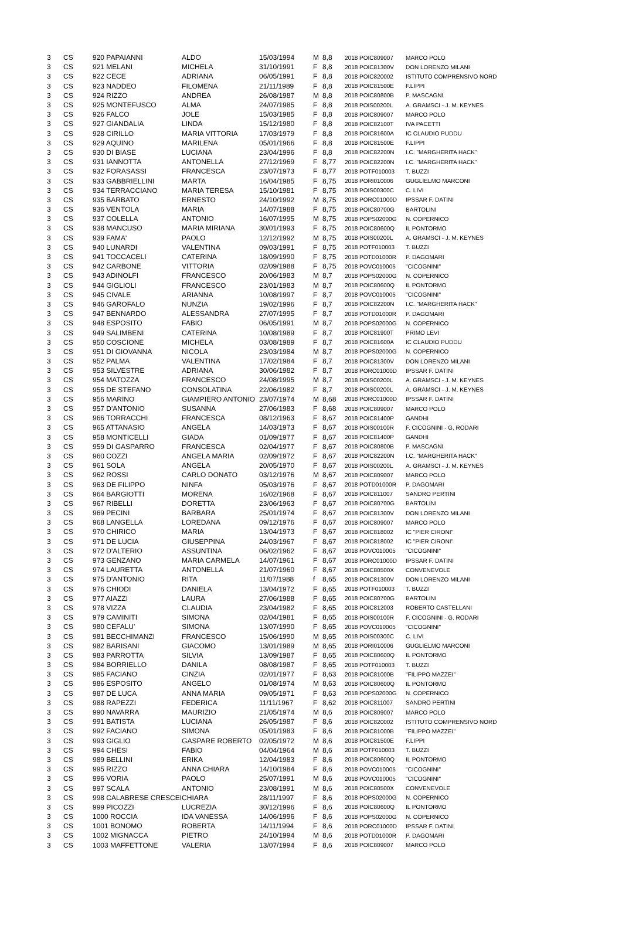| 3 | CS | 920 PAPAIANNI | ALDO | 15/03/1994 | M | 8,8 | 2018 POIC809007 | MARCO POLO |
| 3 | CS | 921 MELANI | MICHELA | 31/10/1991 | F | 8,8 | 2018 POIC81300V | DON LORENZO MILANI |
| 3 | CS | 922 CECE | ADRIANA | 06/05/1991 | F | 8,8 | 2018 POIC820002 | ISTITUTO COMPRENSIVO NORD |
| 3 | CS | 923 NADDEO | FILOMENA | 21/11/1989 | F | 8,8 | 2018 POIC81500E | F.LIPPI |
| 3 | CS | 924 RIZZO | ANDREA | 26/08/1987 | M | 8,8 | 2018 POIC80800B | P. MASCAGNI |
| 3 | CS | 925 MONTEFUSCO | ALMA | 24/07/1985 | F | 8,8 | 2018 POIS00200L | A. GRAMSCI - J. M. KEYNES |
| 3 | CS | 926 FALCO | JOLE | 15/03/1985 | F | 8,8 | 2018 POIC809007 | MARCO POLO |
| 3 | CS | 927 GIANDALIA | LINDA | 15/12/1980 | F | 8,8 | 2018 POIC82100T | IVA PACETTI |
| 3 | CS | 928 CIRILLO | MARIA VITTORIA | 17/03/1979 | F | 8,8 | 2018 POIC81600A | IC CLAUDIO PUDDU |
| 3 | CS | 929 AQUINO | MARILENA | 05/01/1966 | F | 8,8 | 2018 POIC81500E | F.LIPPI |
| 3 | CS | 930 DI BIASE | LUCIANA | 23/04/1996 | F | 8,8 | 2018 POIC82200N | I.C. "MARGHERITA HACK" |
| 3 | CS | 931 IANNOTTA | ANTONELLA | 27/12/1969 | F | 8,77 | 2018 POIC82200N | I.C. "MARGHERITA HACK" |
| 3 | CS | 932 FORASASSI | FRANCESCA | 23/07/1973 | F | 8,77 | 2018 POTF010003 | T. BUZZI |
| 3 | CS | 933 GABBRIELLINI | MARTA | 16/04/1985 | F | 8,75 | 2018 PORI010006 | GUGLIELMO MARCONI |
| 3 | CS | 934 TERRACCIANO | MARIA TERESA | 15/10/1981 | F | 8,75 | 2018 POIS00300C | C. LIVI |
| 3 | CS | 935 BARBATO | ERNESTO | 24/10/1992 | M | 8,75 | 2018 PORC01000D | IPSSAR F. DATINI |
| 3 | CS | 936 VENTOLA | MARIA | 14/07/1988 | F | 8,75 | 2018 POIC80700G | BARTOLINI |
| 3 | CS | 937 COLELLA | ANTONIO | 16/07/1995 | M | 8,75 | 2018 POPS02000G | N. COPERNICO |
| 3 | CS | 938 MANCUSO | MARIA MIRIANA | 30/01/1993 | F | 8,75 | 2018 POIC80600Q | IL PONTORMO |
| 3 | CS | 939 FAMA' | PAOLO | 12/12/1992 | M | 8,75 | 2018 POIS00200L | A. GRAMSCI - J. M. KEYNES |
| 3 | CS | 940 LUNARDI | VALENTINA | 09/03/1991 | F | 8,75 | 2018 POTF010003 | T. BUZZI |
| 3 | CS | 941 TOCCACELI | CATERINA | 18/09/1990 | F | 8,75 | 2018 POTD01000R | P. DAGOMARI |
| 3 | CS | 942 CARBONE | VITTORIA | 02/09/1988 | F | 8,75 | 2018 POVC010005 | "CICOGNINI" |
| 3 | CS | 943 ADINOLFI | FRANCESCO | 20/06/1983 | M | 8,7 | 2018 POPS02000G | N. COPERNICO |
| 3 | CS | 944 GIGLIOLI | FRANCESCO | 23/01/1983 | M | 8,7 | 2018 POIC80600Q | IL PONTORMO |
| 3 | CS | 945 CIVALE | ARIANNA | 10/08/1997 | F | 8,7 | 2018 POVC010005 | "CICOGNINI" |
| 3 | CS | 946 GAROFALO | NUNZIA | 19/02/1996 | F | 8,7 | 2018 POIC82200N | I.C. "MARGHERITA HACK" |
| 3 | CS | 947 BENNARDO | ALESSANDRA | 27/07/1995 | F | 8,7 | 2018 POTD01000R | P. DAGOMARI |
| 3 | CS | 948 ESPOSITO | FABIO | 06/05/1991 | M | 8,7 | 2018 POPS02000G | N. COPERNICO |
| 3 | CS | 949 SALIMBENI | CATERINA | 10/08/1989 | F | 8,7 | 2018 POIC81900T | PRIMO LEVI |
| 3 | CS | 950 COSCIONE | MICHELA | 03/08/1989 | F | 8,7 | 2018 POIC81600A | IC CLAUDIO PUDDU |
| 3 | CS | 951 DI GIOVANNA | NICOLA | 23/03/1984 | M | 8,7 | 2018 POPS02000G | N. COPERNICO |
| 3 | CS | 952 PALMA | VALENTINA | 17/02/1984 | F | 8,7 | 2018 POIC81300V | DON LORENZO MILANI |
| 3 | CS | 953 SILVESTRE | ADRIANA | 30/06/1982 | F | 8,7 | 2018 PORC01000D | IPSSAR F. DATINI |
| 3 | CS | 954 MATOZZA | FRANCESCO | 24/08/1995 | M | 8,7 | 2018 POIS00200L | A. GRAMSCI - J. M. KEYNES |
| 3 | CS | 955 DE STEFANO | CONSOLATINA | 22/06/1982 | F | 8,7 | 2018 POIS00200L | A. GRAMSCI - J. M. KEYNES |
| 3 | CS | 956 MARINO | GIAMPIERO ANTONIO | 23/07/1974 | M | 8,68 | 2018 PORC01000D | IPSSAR F. DATINI |
| 3 | CS | 957 D'ANTONIO | SUSANNA | 27/06/1983 | F | 8,68 | 2018 POIC809007 | MARCO POLO |
| 3 | CS | 966 TORRACCHI | FRANCESCA | 08/12/1963 | F | 8,67 | 2018 POIC81400P | GANDHI |
| 3 | CS | 965 ATTANASIO | ANGELA | 14/03/1973 | F | 8,67 | 2018 POIS00100R | F. CICOGNINI - G. RODARI |
| 3 | CS | 958 MONTICELLI | GIADA | 01/09/1977 | F | 8,67 | 2018 POIC81400P | GANDHI |
| 3 | CS | 959 DI GASPARRO | FRANCESCA | 02/04/1977 | F | 8,67 | 2018 POIC80800B | P. MASCAGNI |
| 3 | CS | 960 COZZI | ANGELA MARIA | 02/09/1972 | F | 8,67 | 2018 POIC82200N | I.C. "MARGHERITA HACK" |
| 3 | CS | 961 SOLA | ANGELA | 20/05/1970 | F | 8,67 | 2018 POIS00200L | A. GRAMSCI - J. M. KEYNES |
| 3 | CS | 962 ROSSI | CARLO DONATO | 03/12/1976 | M | 8,67 | 2018 POIC809007 | MARCO POLO |
| 3 | CS | 963 DE FILIPPO | NINFA | 05/03/1976 | F | 8,67 | 2018 POTD01000R | P. DAGOMARI |
| 3 | CS | 964 BARGIOTTI | MORENA | 16/02/1968 | F | 8,67 | 2018 POIC811007 | SANDRO PERTINI |
| 3 | CS | 967 RIBELLI | DORETTA | 23/06/1963 | F | 8,67 | 2018 POIC80700G | BARTOLINI |
| 3 | CS | 969 PECINI | BARBARA | 25/01/1974 | F | 8,67 | 2018 POIC81300V | DON LORENZO MILANI |
| 3 | CS | 968 LANGELLA | LOREDANA | 09/12/1976 | F | 8,67 | 2018 POIC809007 | MARCO POLO |
| 3 | CS | 970 CHIRICO | MARIA | 13/04/1973 | F | 8,67 | 2018 POIC818002 | IC "PIER CIRONI" |
| 3 | CS | 971 DE LUCIA | GIUSEPPINA | 24/03/1967 | F | 8,67 | 2018 POIC818002 | IC "PIER CIRONI" |
| 3 | CS | 972 D'ALTERIO | ASSUNTINA | 06/02/1962 | F | 8,67 | 2018 POVC010005 | "CICOGNINI" |
| 3 | CS | 973 GENZANO | MARIA CARMELA | 14/07/1961 | F | 8,67 | 2018 PORC01000D | IPSSAR F. DATINI |
| 3 | CS | 974 LAURETTA | ANTONELLA | 21/07/1960 | F | 8,67 | 2018 POIC80500X | CONVENEVOLE |
| 3 | CS | 975 D'ANTONIO | RITA | 11/07/1988 | f | 8,65 | 2018 POIC81300V | DON LORENZO MILANI |
| 3 | CS | 976 CHIODI | DANIELA | 13/04/1972 | F | 8,65 | 2018 POTF010003 | T. BUZZI |
| 3 | CS | 977 AIAZZI | LAURA | 27/06/1988 | F | 8,65 | 2018 POIC80700G | BARTOLINI |
| 3 | CS | 978 VIZZA | CLAUDIA | 23/04/1982 | F | 8,65 | 2018 POIC812003 | ROBERTO CASTELLANI |
| 3 | CS | 979 CAMINITI | SIMONA | 02/04/1981 | F | 8,65 | 2018 POIS00100R | F. CICOGNINI - G. RODARI |
| 3 | CS | 980 CEFALU' | SIMONA | 13/07/1990 | F | 8,65 | 2018 POVC010005 | "CICOGNINI" |
| 3 | CS | 981 BECCHIMANZI | FRANCESCO | 15/06/1990 | M | 8,65 | 2018 POIS00300C | C. LIVI |
| 3 | CS | 982 BARISANI | GIACOMO | 13/01/1989 | M | 8,65 | 2018 PORI010006 | GUGLIELMO MARCONI |
| 3 | CS | 983 PARROTTA | SILVIA | 13/09/1987 | F | 8,65 | 2018 POIC80600Q | IL PONTORMO |
| 3 | CS | 984 BORRIELLO | DANILA | 08/08/1987 | F | 8,65 | 2018 POTF010003 | T. BUZZI |
| 3 | CS | 985 FACIANO | CINZIA | 02/01/1977 | F | 8,63 | 2018 POIC81000B | "FILIPPO MAZZEI" |
| 3 | CS | 986 ESPOSITO | ANGELO | 01/08/1974 | M | 8,63 | 2018 POIC80600Q | IL PONTORMO |
| 3 | CS | 987 DE LUCA | ANNA MARIA | 09/05/1971 | F | 8,63 | 2018 POPS02000G | N. COPERNICO |
| 3 | CS | 988 RAPEZZI | FEDERICA | 11/11/1967 | F | 8,62 | 2018 POIC811007 | SANDRO PERTINI |
| 3 | CS | 990 NAVARRA | MAURIZIO | 21/05/1974 | M | 8,6 | 2018 POIC809007 | MARCO POLO |
| 3 | CS | 991 BATISTA | LUCIANA | 26/05/1987 | F | 8,6 | 2018 POIC820002 | ISTITUTO COMPRENSIVO NORD |
| 3 | CS | 992 FACIANO | SIMONA | 05/01/1983 | F | 8,6 | 2018 POIC81000B | "FILIPPO MAZZEI" |
| 3 | CS | 993 GIGLIO | GASPARE ROBERTO | 02/05/1972 | M | 8,6 | 2018 POIC81500E | F.LIPPI |
| 3 | CS | 994 CHESI | FABIO | 04/04/1964 | M | 8,6 | 2018 POTF010003 | T. BUZZI |
| 3 | CS | 989 BELLINI | ERIKA | 12/04/1983 | F | 8,6 | 2018 POIC80600Q | IL PONTORMO |
| 3 | CS | 995 RIZZO | ANNA CHIARA | 14/10/1984 | F | 8,6 | 2018 POVC010005 | "CICOGNINI" |
| 3 | CS | 996 VORIA | PAOLO | 25/07/1991 | M | 8,6 | 2018 POVC010005 | "CICOGNINI" |
| 3 | CS | 997 SCALA | ANTONIO | 23/08/1991 | M | 8,6 | 2018 POIC80500X | CONVENEVOLE |
| 3 | CS | 998 CALABRESE CRESCEI | CHIARA | 28/11/1997 | F | 8,6 | 2018 POPS02000G | N. COPERNICO |
| 3 | CS | 999 PICOZZI | LUCREZIA | 30/12/1996 | F | 8,6 | 2018 POIC80600Q | IL PONTORMO |
| 3 | CS | 1000 ROCCIA | IDA VANESSA | 14/06/1996 | F | 8,6 | 2018 POPS02000G | N. COPERNICO |
| 3 | CS | 1001 BONOMO | ROBERTA | 14/11/1994 | F | 8,6 | 2018 PORC01000D | IPSSAR F. DATINI |
| 3 | CS | 1002 MIGNACCA | PIETRO | 24/10/1994 | M | 8,6 | 2018 POTD01000R | P. DAGOMARI |
| 3 | CS | 1003 MAFFETTONE | VALERIA | 13/07/1994 | F | 8,6 | 2018 POIC809007 | MARCO POLO |